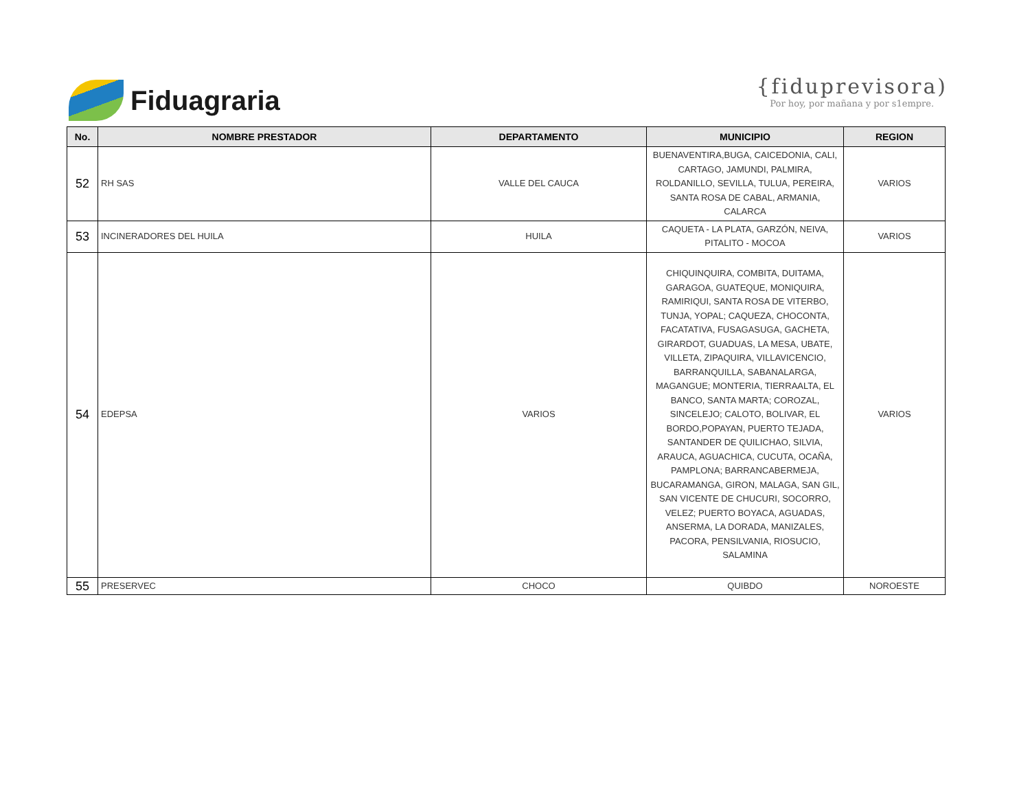Fiduagraria
{fiduprevisora)
Por hoy, por mañana y por s1empre.
| No. | NOMBRE PRESTADOR | DEPARTAMENTO | MUNICIPIO | REGION |
| --- | --- | --- | --- | --- |
| 52 | RH SAS | VALLE DEL CAUCA | BUENAVENTIRA,BUGA, CAICEDONIA, CALI, CARTAGO, JAMUNDI, PALMIRA, ROLDANILLO, SEVILLA, TULUA, PEREIRA, SANTA ROSA DE CABAL, ARMANIA, CALARCA | VARIOS |
| 53 | INCINERADORES DEL HUILA | HUILA | CAQUETA - LA PLATA, GARZÓN, NEIVA, PITALITO - MOCOA | VARIOS |
| 54 | EDEPSA | VARIOS | CHIQUINQUIRA, COMBITA, DUITAMA, GARAGOA, GUATEQUE, MONIQUIRA, RAMIRIQUI, SANTA ROSA DE VITERBO, TUNJA, YOPAL; CAQUEZA, CHOCONTA, FACATATIVA, FUSAGASUGA, GACHETA, GIRARDOT, GUADUAS, LA MESA, UBATE, VILLETA, ZIPAQUIRA, VILLAVICENCIO, BARRANQUILLA, SABANALARGA, MAGANGUE; MONTERIA, TIERRAALTA, EL BANCO, SANTA MARTA; COROZAL, SINCELEJO; CALOTO, BOLIVAR, EL BORDO,POPAYAN, PUERTO TEJADA, SANTANDER DE QUILICHAO, SILVIA, ARAUCA, AGUACHICA, CUCUTA, OCAÑA, PAMPLONA; BARRANCABERMEJA, BUCARAMANGA, GIRON, MALAGA, SAN GIL, SAN VICENTE DE CHUCURI, SOCORRO, VELEZ; PUERTO BOYACA, AGUADAS, ANSERMA, LA DORADA, MANIZALES, PACORA, PENSILVANIA, RIOSUCIO, SALAMINA | VARIOS |
| 55 | PRESERVEC | CHOCO | QUIBDO | NOROESTE |